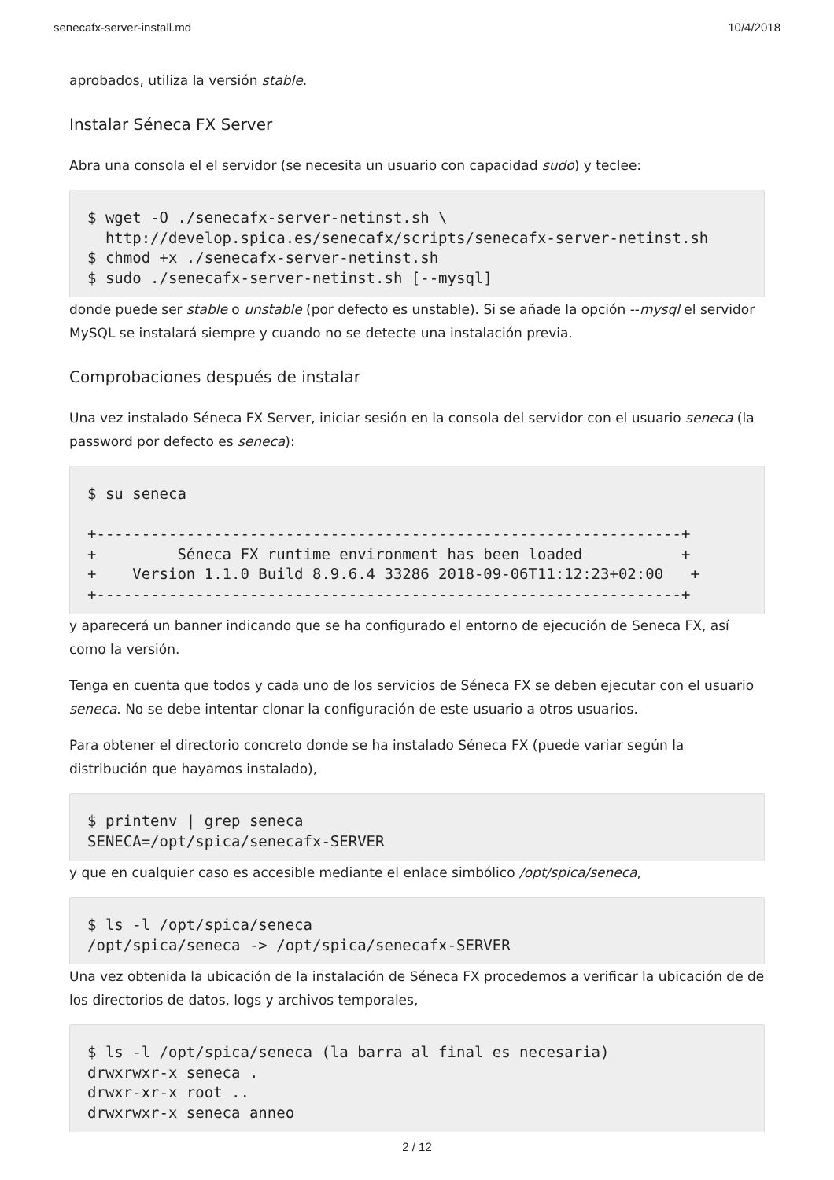senecafx-server-install.md 10/4/2018
aprobados, utiliza la versión stable.
Instalar Séneca FX Server
Abra una consola el el servidor (se necesita un usuario con capacidad sudo) y teclee:
$ wget -O ./senecafx-server-netinst.sh \
  http://develop.spica.es/senecafx/scripts/senecafx-server-netinst.sh
$ chmod +x ./senecafx-server-netinst.sh
$ sudo ./senecafx-server-netinst.sh [--mysql]
donde puede ser stable o unstable (por defecto es unstable). Si se añade la opción --mysql el servidor MySQL se instalará siempre y cuando no se detecte una instalación previa.
Comprobaciones después de instalar
Una vez instalado Séneca FX Server, iniciar sesión en la consola del servidor con el usuario seneca (la password por defecto es seneca):
$ su seneca

+-----------------------------------------------------------------+
+         Séneca FX runtime environment has been loaded           +
+    Version 1.1.0 Build 8.9.6.4 33286 2018-09-06T11:12:23+02:00   +
+-----------------------------------------------------------------+
y aparecerá un banner indicando que se ha configurado el entorno de ejecución de Seneca FX, así como la versión.
Tenga en cuenta que todos y cada uno de los servicios de Séneca FX se deben ejecutar con el usuario seneca. No se debe intentar clonar la configuración de este usuario a otros usuarios.
Para obtener el directorio concreto donde se ha instalado Séneca FX (puede variar según la distribución que hayamos instalado),
$ printenv | grep seneca
SENECA=/opt/spica/senecafx-SERVER
y que en cualquier caso es accesible mediante el enlace simbólico /opt/spica/seneca,
$ ls -l /opt/spica/seneca
/opt/spica/seneca -> /opt/spica/senecafx-SERVER
Una vez obtenida la ubicación de la instalación de Séneca FX procedemos a verificar la ubicación de de los directorios de datos, logs y archivos temporales,
$ ls -l /opt/spica/seneca (la barra al final es necesaria)
drwxrwxr-x seneca .
drwxr-xr-x root ..
drwxrwxr-x seneca anneo
2 / 12